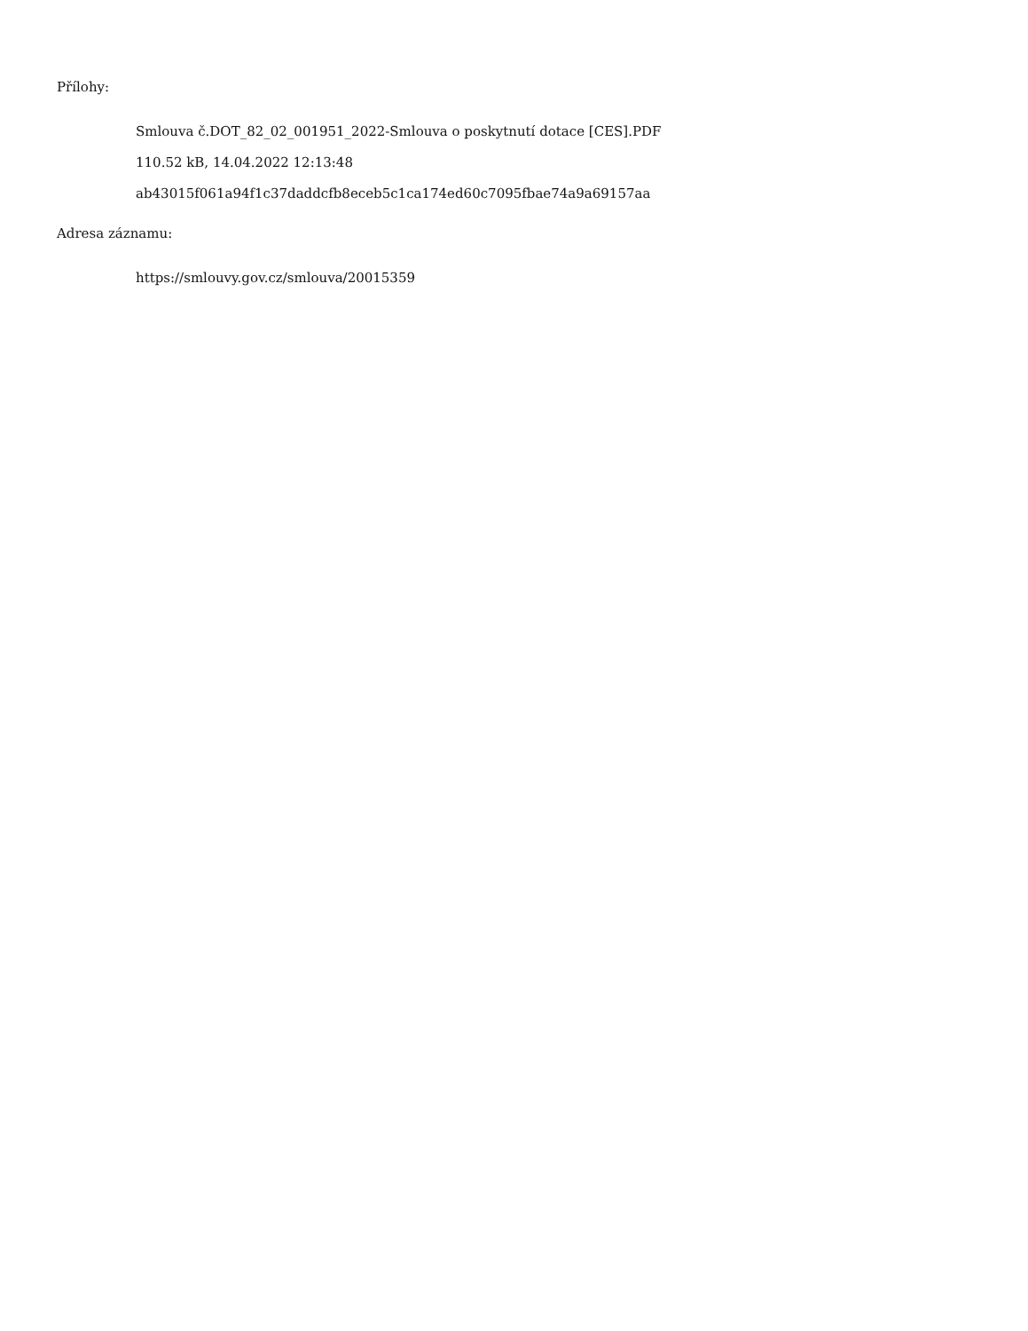Přílohy:
Smlouva č.DOT_82_02_001951_2022-Smlouva o poskytnutí dotace [CES].PDF
110.52 kB, 14.04.2022 12:13:48
ab43015f061a94f1c37daddcfb8eceb5c1ca174ed60c7095fbae74a9a69157aa
Adresa záznamu:
https://smlouvy.gov.cz/smlouva/20015359